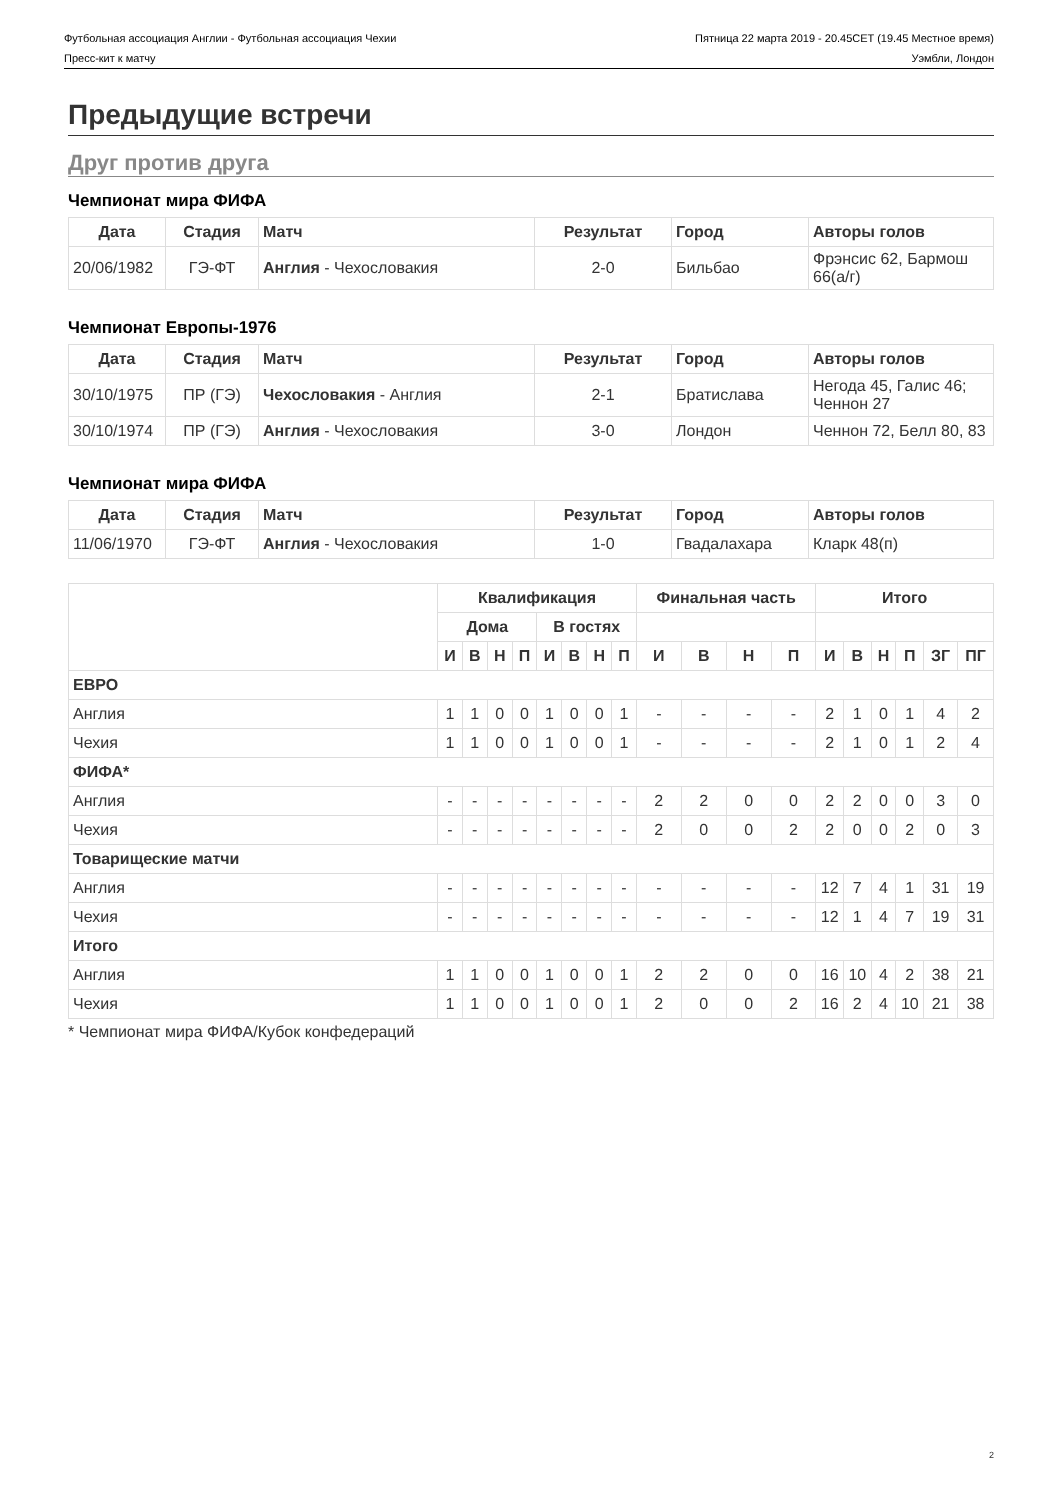Футбольная ассоциация Англии - Футбольная ассоциация Чехии Пятница 22 марта 2019 - 20.45CET (19.45 Местное время)
Пресс-кит к матчу Уэмбли, Лондон
Предыдущие встречи
Друг против друга
Чемпионат мира ФИФА
| Дата | Стадия | Матч | Результат | Город | Авторы голов |
| --- | --- | --- | --- | --- | --- |
| 20/06/1982 | ГЭ-ФТ | Англия - Чехословакия | 2-0 | Бильбао | Фрэнсис 62, Бармош 66(а/г) |
Чемпионат Европы-1976
| Дата | Стадия | Матч | Результат | Город | Авторы голов |
| --- | --- | --- | --- | --- | --- |
| 30/10/1975 | ПР (ГЭ) | Чехословакия - Англия | 2-1 | Братислава | Негода 45, Галис 46; Ченнон 27 |
| 30/10/1974 | ПР (ГЭ) | Англия - Чехословакия | 3-0 | Лондон | Ченнон 72, Белл 80, 83 |
Чемпионат мира ФИФА
| Дата | Стадия | Матч | Результат | Город | Авторы голов |
| --- | --- | --- | --- | --- | --- |
| 11/06/1970 | ГЭ-ФТ | Англия - Чехословакия | 1-0 | Гвадалахара | Кларк 48(п) |
| | Квалификация | | | | | | | | Финальная часть | | | | Итого | | | | | |
| --- | --- | --- | --- | --- | --- | --- | --- | --- | --- | --- | --- | --- | --- | --- | --- | --- | --- | --- |
| | Дома | | | | В гостях | | | | | | | | | | | | | |
| | И | В | Н | П | И | В | Н | П | И | В | Н | П | И | В | Н | П | ЗГ | ПГ |
| ЕВРО | | | | | | | | | | | | | | | | | | |
| Англия | 1 | 1 | 0 | 0 | 1 | 0 | 0 | 1 | - | - | - | - | 2 | 1 | 0 | 1 | 4 | 2 |
| Чехия | 1 | 1 | 0 | 0 | 1 | 0 | 0 | 1 | - | - | - | - | 2 | 1 | 0 | 1 | 2 | 4 |
| ФИФА* | | | | | | | | | | | | | | | | | | |
| Англия | - | - | - | - | - | - | - | - | 2 | 2 | 0 | 0 | 2 | 2 | 0 | 0 | 3 | 0 |
| Чехия | - | - | - | - | - | - | - | - | 2 | 0 | 0 | 2 | 2 | 0 | 0 | 2 | 0 | 3 |
| Товарищеские матчи | | | | | | | | | | | | | | | | | | |
| Англия | - | - | - | - | - | - | - | - | - | - | - | - | 12 | 7 | 4 | 1 | 31 | 19 |
| Чехия | - | - | - | - | - | - | - | - | - | - | - | - | 12 | 1 | 4 | 7 | 19 | 31 |
| Итого | | | | | | | | | | | | | | | | | | |
| Англия | 1 | 1 | 0 | 0 | 1 | 0 | 0 | 1 | 2 | 2 | 0 | 0 | 16 | 10 | 4 | 2 | 38 | 21 |
| Чехия | 1 | 1 | 0 | 0 | 1 | 0 | 0 | 1 | 2 | 0 | 0 | 2 | 16 | 2 | 4 | 10 | 21 | 38 |
* Чемпионат мира ФИФА/Кубок конфедераций
2